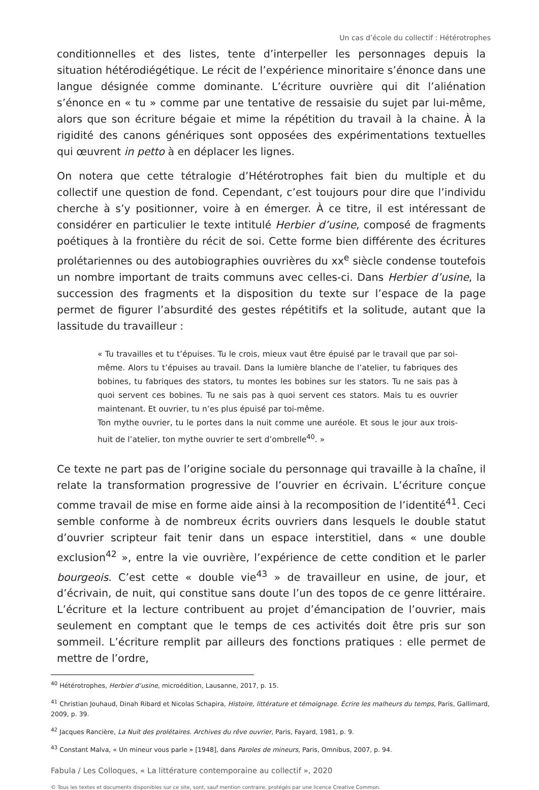Un cas d’école du collectif : Hétérotrophes
conditionnelles et des listes, tente d’interpeller les personnages depuis la situation hétérodiégétique. Le récit de l’expérience minoritaire s’énonce dans une langue désignée comme dominante. L’écriture ouvrière qui dit l’aliénation s’énonce en « tu » comme par une tentative de ressaisie du sujet par lui-même, alors que son écriture bégaie et mime la répétition du travail à la chaine. À la rigidité des canons génériques sont opposées des expérimentations textuelles qui œuvrent in petto à en déplacer les lignes.
On notera que cette tétralogie d’Hétérotrophes fait bien du multiple et du collectif une question de fond. Cependant, c’est toujours pour dire que l’individu cherche à s’y positionner, voire à en émerger. À ce titre, il est intéressant de considérer en particulier le texte intitulé Herbier d’usine, composé de fragments poétiques à la frontière du récit de soi. Cette forme bien différente des écritures prolétariennes ou des autobiographies ouvrières du xx<sup>e</sup> siècle condense toutefois un nombre important de traits communs avec celles-ci. Dans Herbier d’usine, la succession des fragments et la disposition du texte sur l’espace de la page permet de figurer l’absurdité des gestes répétitifs et la solitude, autant que la lassitude du travailleur :
« Tu travailles et tu t’épuises. Tu le crois, mieux vaut être épuisé par le travail que par soi-même. Alors tu t’épuises au travail. Dans la lumière blanche de l’atelier, tu fabriques des bobines, tu fabriques des stators, tu montes les bobines sur les stators. Tu ne sais pas à quoi servent ces bobines. Tu ne sais pas à quoi servent ces stators. Mais tu es ouvrier maintenant. Et ouvrier, tu n’es plus épuisé par toi-même.
Ton mythe ouvrier, tu le portes dans la nuit comme une auréole. Et sous le jour aux trois-huit de l’atelier, ton mythe ouvrier te sert d’ombrelle<sup>40</sup>. »
Ce texte ne part pas de l’origine sociale du personnage qui travaille à la chaîne, il relate la transformation progressive de l’ouvrier en écrivain. L’écriture conçue comme travail de mise en forme aide ainsi à la recomposition de l’identité<sup>41</sup>. Ceci semble conforme à de nombreux écrits ouvriers dans lesquels le double statut d’ouvrier scripteur fait tenir dans un espace interstitiel, dans « une double exclusion<sup>42</sup> », entre la vie ouvrière, l’expérience de cette condition et le parler bourgeois. C’est cette « double vie<sup>43</sup> » de travailleur en usine, de jour, et d’écrivain, de nuit, qui constitue sans doute l’un des topos de ce genre littéraire. L’écriture et la lecture contribuent au projet d’émancipation de l’ouvrier, mais seulement en comptant que le temps de ces activités doit être pris sur son sommeil. L’écriture remplit par ailleurs des fonctions pratiques : elle permet de mettre de l’ordre,
<sup>40</sup> Hétérotrophes, Herbier d’usine, microédition, Lausanne, 2017, p. 15.
<sup>41</sup> Christian Jouhaud, Dinah Ribard et Nicolas Schapira, Histoire, littérature et témoignage. Écrire les malheurs du temps, Paris, Gallimard, 2009, p. 39.
<sup>42</sup> Jacques Rancière, La Nuit des prolétaires. Archives du rêve ouvrier, Paris, Fayard, 1981, p. 9.
<sup>43</sup> Constant Malva, « Un mineur vous parle » [1948], dans Paroles de mineurs, Paris, Omnibus, 2007, p. 94.
Fabula / Les Colloques, « La littérature contemporaine au collectif », 2020
© Tous les textes et documents disponibles sur ce site, sont, sauf mention contraire, protégés par une licence Creative Common.